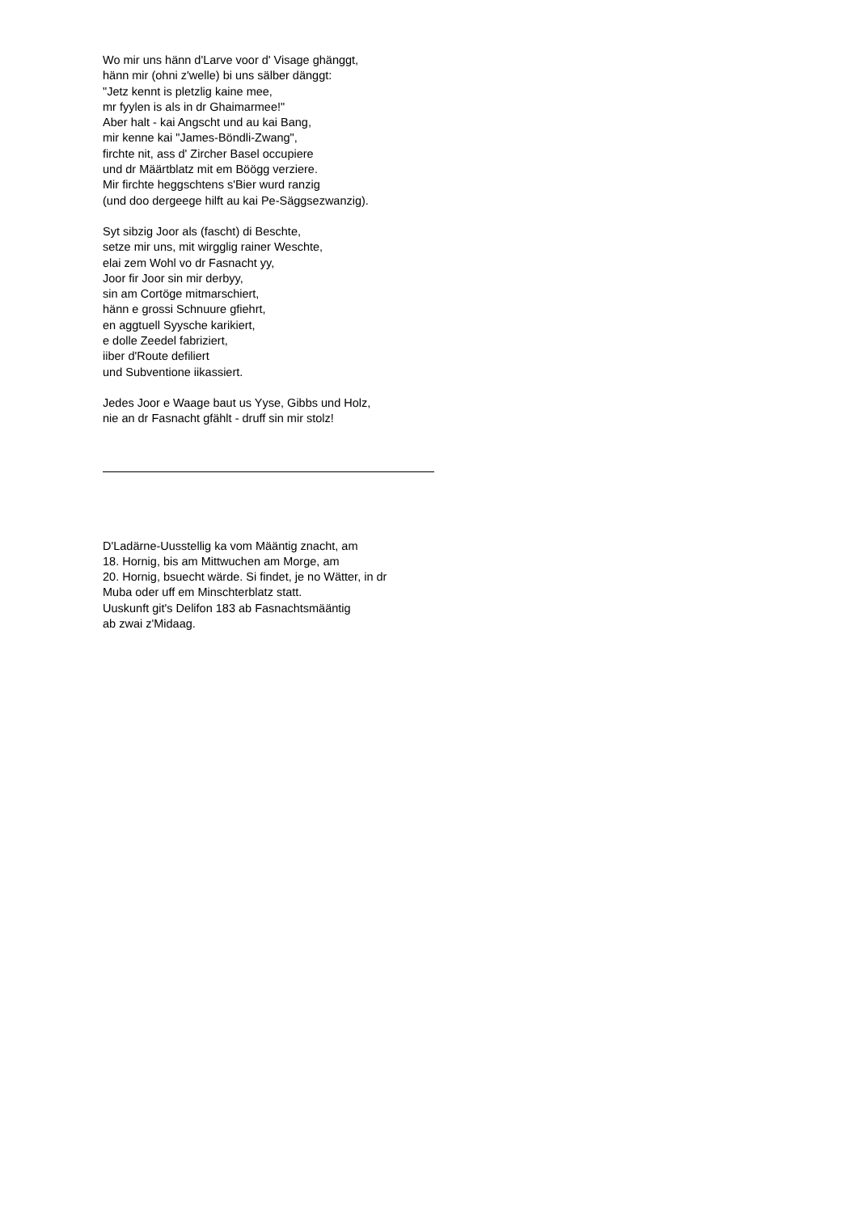Wo mir uns hänn d'Larve voor d' Visage ghänggt,
hänn mir (ohni z'welle) bi uns sälber dänggt:
"Jetz kennt is pletzlig kaine mee,
mr fyylen is als in dr Ghaimarmee!"
Aber halt - kai Angscht und au kai Bang,
mir kenne kai "James-Böndli-Zwang",
firchte nit, ass d' Zircher Basel occupiere
und dr Määrtblatz mit em Böögg verziere.
Mir firchte heggschtens s'Bier wurd ranzig
(und doo dergeege hilft au kai Pe-Säggsezwanzig).
Syt sibzig Joor als (fascht) di Beschte,
setze mir uns, mit wirgglig rainer Weschte,
elai zem Wohl vo dr Fasnacht yy,
Joor fir Joor sin mir derbyy,
sin am Cortöge mitmarschiert,
hänn e grossi Schnuure gfiehrt,
en aggtuell Syysche karikiert,
e dolle Zeedel fabriziert,
iiber d'Route defiliert
und Subventione iikassiert.
Jedes Joor e Waage baut us Yyse, Gibbs und Holz,
nie an dr Fasnacht gfählt - druff sin mir stolz!
D'Ladärne-Uusstellig ka vom Määntig znacht, am
18. Hornig, bis am Mittwuchen am Morge, am
20. Hornig, bsuecht wärde. Si findet, je no Wätter, in dr
Muba oder uff em Minschterblatz statt.
Uuskunft git's Delifon 183 ab Fasnachtsmääntig
ab zwai z'Midaag.